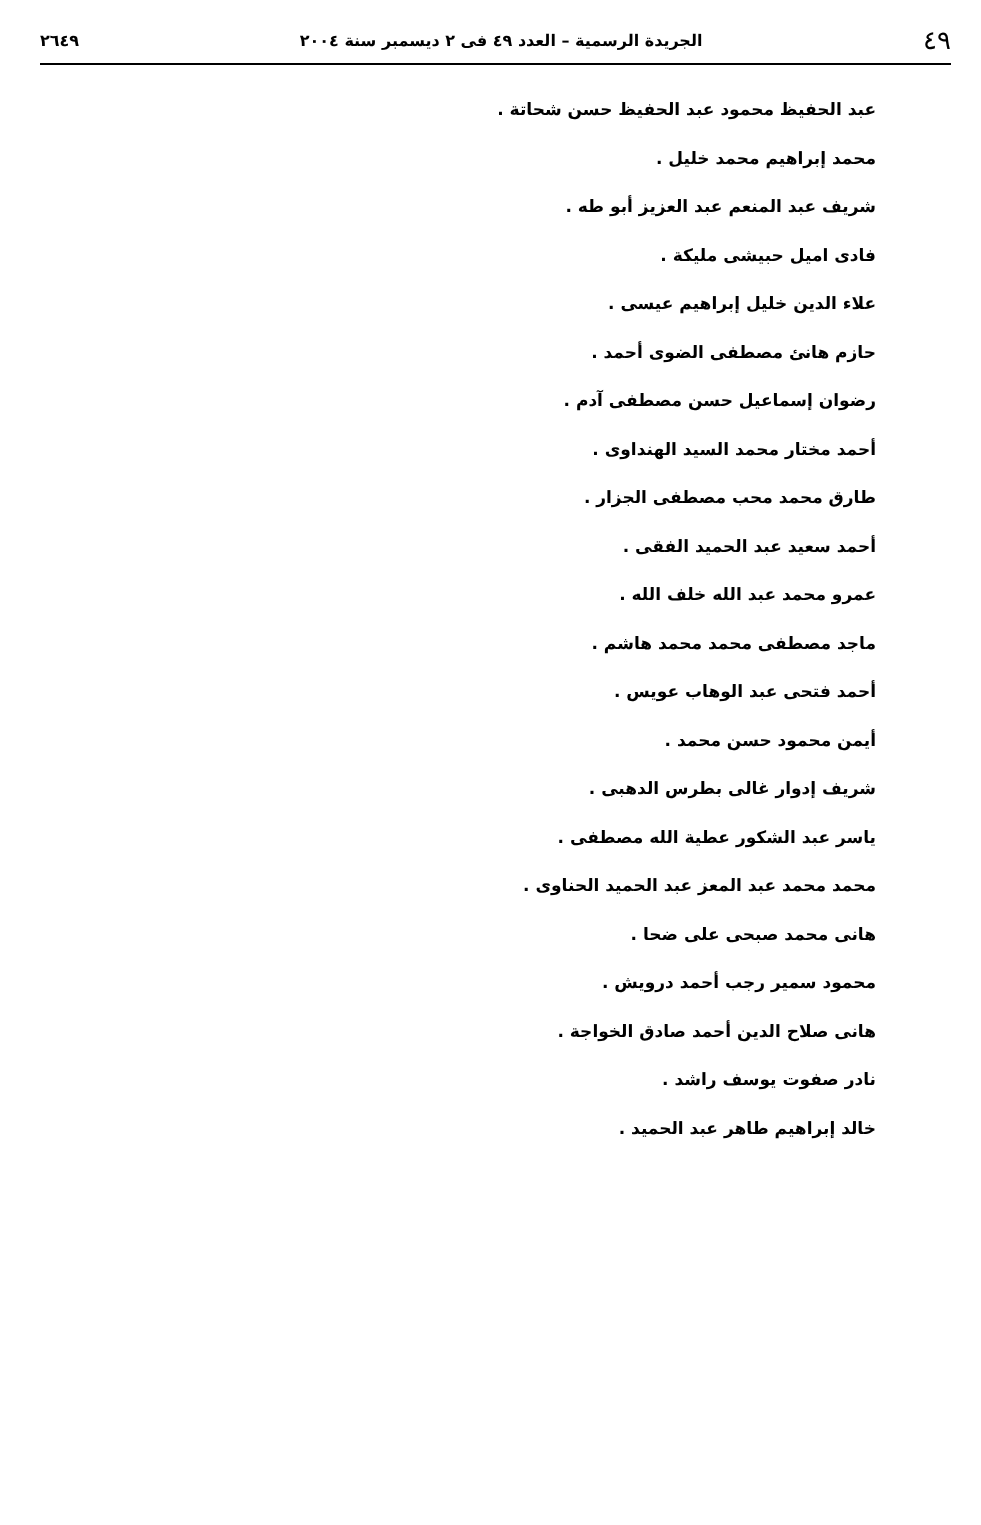٤٩ الجريدة الرسمية – العدد ٤٩ فى ٢ ديسمبر سنة ٢٠٠٤ ٢٦٤٩
عبد الحفيظ محمود عبد الحفيظ حسن شحاتة .
محمد إبراهيم محمد خليل .
شريف عبد المنعم عبد العزيز أبو طه .
فادى اميل حبيشى مليكة .
علاء الدين خليل إبراهيم عيسى .
حازم هانئ مصطفى الضوى أحمد .
رضوان إسماعيل حسن مصطفى آدم .
أحمد مختار محمد السيد الهنداوى .
طارق محمد محب مصطفى الجزار .
أحمد سعيد عبد الحميد الفقى .
عمرو محمد عبد الله خلف الله .
ماجد مصطفى محمد محمد هاشم .
أحمد فتحى عبد الوهاب عويس .
أيمن محمود حسن محمد .
شريف إدوار غالى بطرس الدهبى .
ياسر عبد الشكور عطية الله مصطفى .
محمد محمد عبد المعز عبد الحميد الحناوى .
هانى محمد صبحى على ضحا .
محمود سمير رجب أحمد درويش .
هانى صلاح الدين أحمد صادق الخواجة .
نادر صفوت يوسف راشد .
خالد إبراهيم طاهر عبد الحميد .